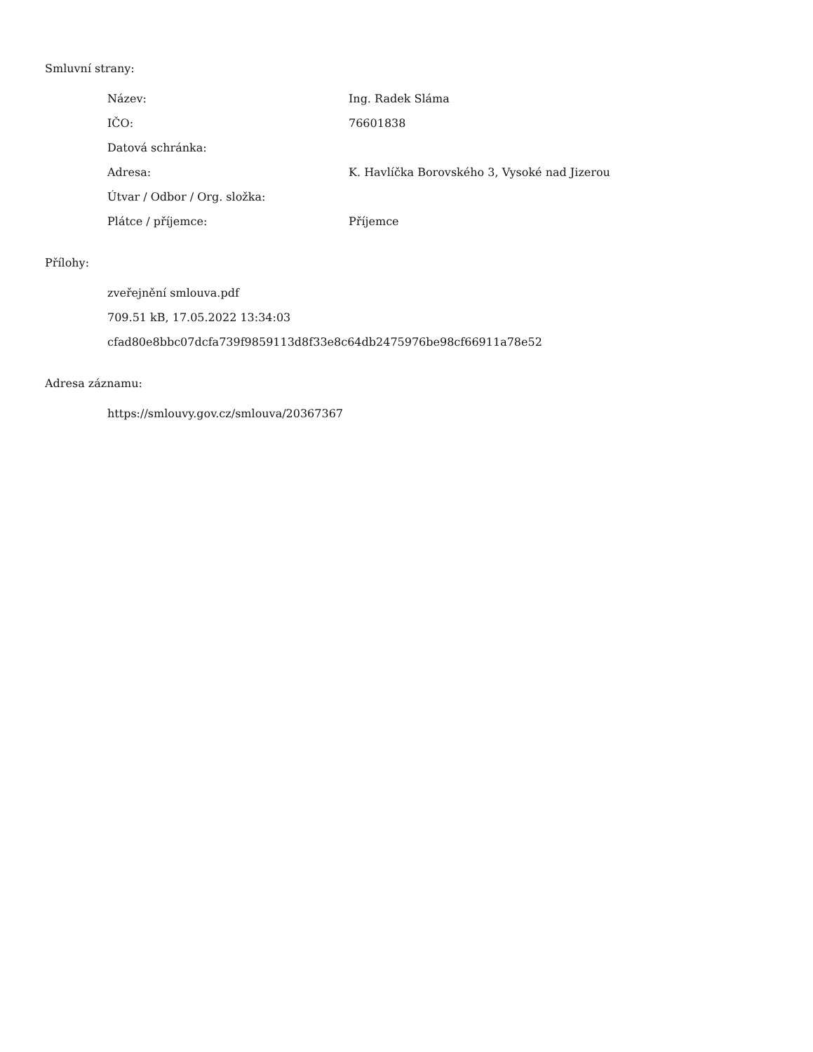Smluvní strany:
| Název: | Ing. Radek Sláma |
| IČO: | 76601838 |
| Datová schránka: | |
| Adresa: | K. Havlíčka Borovského 3, Vysoké nad Jizerou |
| Útvar / Odbor / Org. složka: | |
| Plátce / příjemce: | Příjemce |
Přílohy:
zveřejnění smlouva.pdf
709.51 kB, 17.05.2022 13:34:03
cfad80e8bbc07dcfa739f9859113d8f33e8c64db2475976be98cf66911a78e52
Adresa záznamu:
https://smlouvy.gov.cz/smlouva/20367367